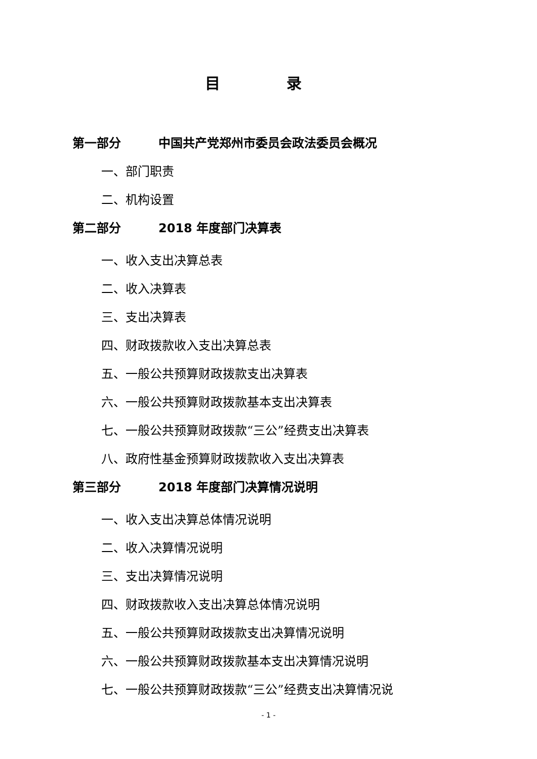目 录
第一部分 中国共产党郑州市委员会政法委员会概况
一、部门职责
二、机构设置
第二部分 2018 年度部门决算表
一、收入支出决算总表
二、收入决算表
三、支出决算表
四、财政拨款收入支出决算总表
五、一般公共预算财政拨款支出决算表
六、一般公共预算财政拨款基本支出决算表
七、一般公共预算财政拨款“三公”经费支出决算表
八、政府性基金预算财政拨款收入支出决算表
第三部分 2018 年度部门决算情况说明
一、收入支出决算总体情况说明
二、收入决算情况说明
三、支出决算情况说明
四、财政拨款收入支出决算总体情况说明
五、一般公共预算财政拨款支出决算情况说明
六、一般公共预算财政拨款基本支出决算情况说明
七、一般公共预算财政拨款“三公”经费支出决算情况说
- 1 -